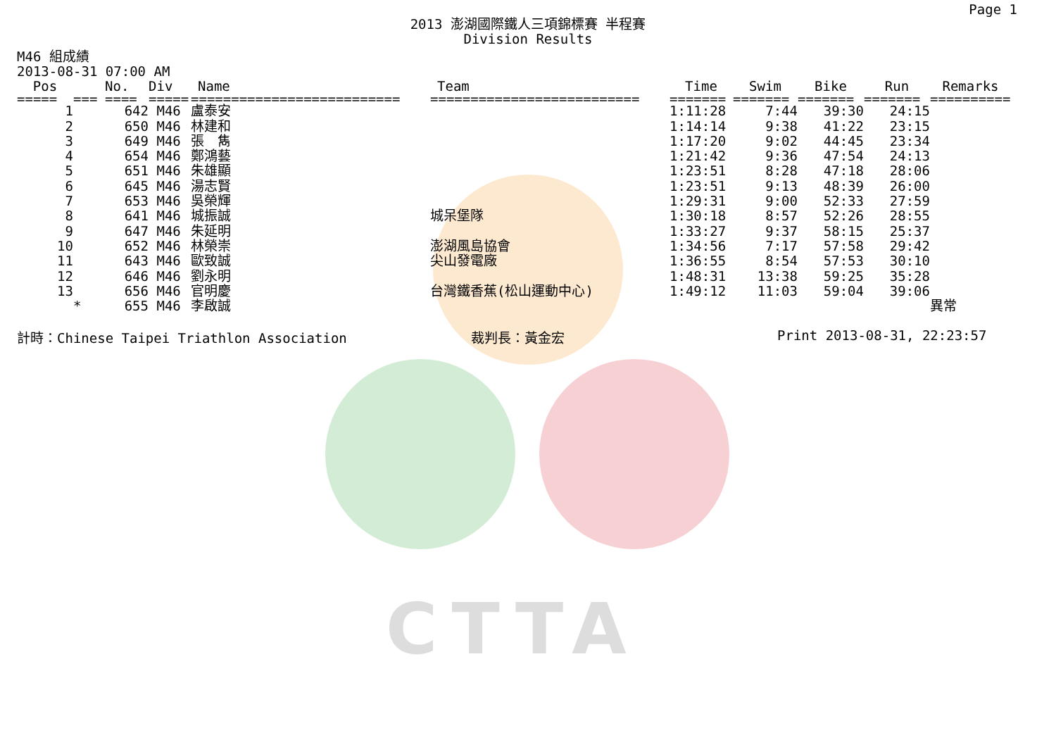Page 1
2013 澎湖國際鐵人三項錦標賽 半程賽
Division Results
M46 組成績
2013-08-31 07:00 AM
| Pos | | No. | Div | Name | Team | Time | Swim | Bike | Run | Remarks |
| --- | --- | --- | --- | --- | --- | --- | --- | --- | --- | --- |
| ===== | === | ==== | ===== | ========================== | ========================== | ======= | ======= | ======= | ======= | ========== |
| 1 | | 642 | M46 | 盧泰安 | | 1:11:28 | 7:44 | 39:30 | 24:15 | |
| 2 | | 650 | M46 | 林建和 | | 1:14:14 | 9:38 | 41:22 | 23:15 | |
| 3 | | 649 | M46 | 張 雋 | | 1:17:20 | 9:02 | 44:45 | 23:34 | |
| 4 | | 654 | M46 | 鄭鴻藝 | | 1:21:42 | 9:36 | 47:54 | 24:13 | |
| 5 | | 651 | M46 | 朱雄顯 | | 1:23:51 | 8:28 | 47:18 | 28:06 | |
| 6 | | 645 | M46 | 湯志賢 | | 1:23:51 | 9:13 | 48:39 | 26:00 | |
| 7 | | 653 | M46 | 吳榮輝 | | 1:29:31 | 9:00 | 52:33 | 27:59 | |
| 8 | | 641 | M46 | 城振誠 | 城呆堡隊 | 1:30:18 | 8:57 | 52:26 | 28:55 | |
| 9 | | 647 | M46 | 朱延明 | | 1:33:27 | 9:37 | 58:15 | 25:37 | |
| 10 | | 652 | M46 | 林榮崇 | 澎湖風島協會 | 1:34:56 | 7:17 | 57:58 | 29:42 | |
| 11 | | 643 | M46 | 歐致誠 | 尖山發電廠 | 1:36:55 | 8:54 | 57:53 | 30:10 | |
| 12 | | 646 | M46 | 劉永明 | | 1:48:31 | 13:38 | 59:25 | 35:28 | |
| 13 | | 656 | M46 | 官明慶 | 台灣鐵香蕉(松山運動中心) | 1:49:12 | 11:03 | 59:04 | 39:06 | |
| | * | 655 | M46 | 李啟誠 | | | | | | 異常 |
計時：Chinese Taipei Triathlon Association 裁判長：黃金宏 Print 2013-08-31, 22:23:57
CTTA